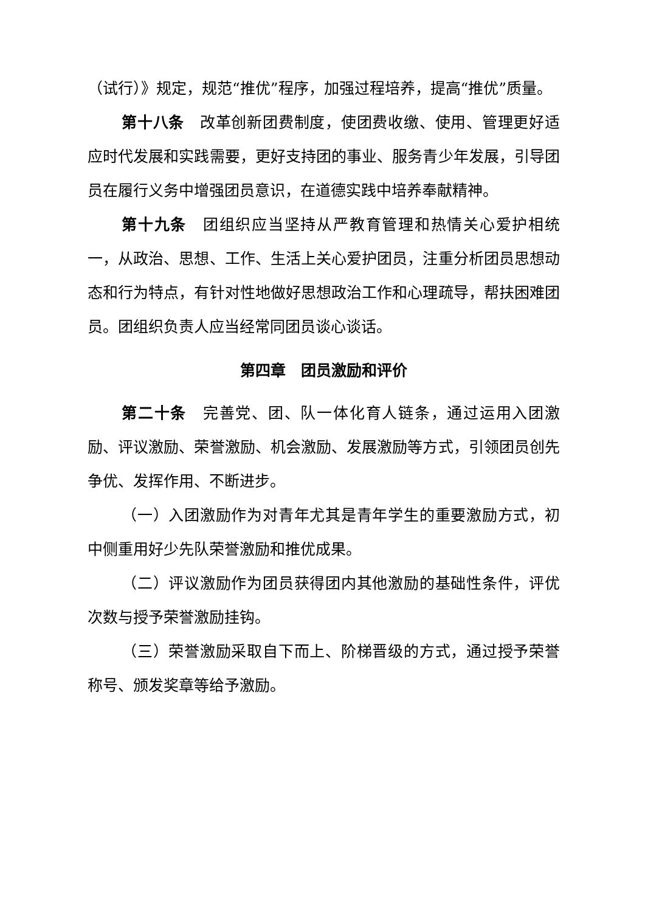（试行）》规定，规范“推优”程序，加强过程培养，提高“推优”质量。
第十八条　改革创新团费制度，使团费收缴、使用、管理更好适应时代发展和实践需要，更好支持团的事业、服务青少年发展，引导团员在履行义务中增强团员意识，在道德实践中培养奉献精神。
第十九条　团组织应当坚持从严教育管理和热情关心爱护相统一，从政治、思想、工作、生活上关心爱护团员，注重分析团员思想动态和行为特点，有针对性地做好思想政治工作和心理疏导，帮扶困难团员。团组织负责人应当经常同团员谈心谈话。
第四章　团员激励和评价
第二十条　完善党、团、队一体化育人链条，通过运用入团激励、评议激励、荣誉激励、机会激励、发展激励等方式，引领团员创先争优、发挥作用、不断进步。
（一）入团激励作为对青年尤其是青年学生的重要激励方式，初中侧重用好少先队荣誉激励和推优成果。
（二）评议激励作为团员获得团内其他激励的基础性条件，评优次数与授予荣誉激励挂钩。
（三）荣誉激励采取自下而上、阶梯晋级的方式，通过授予荣誉称号、颁发奖章等给予激励。